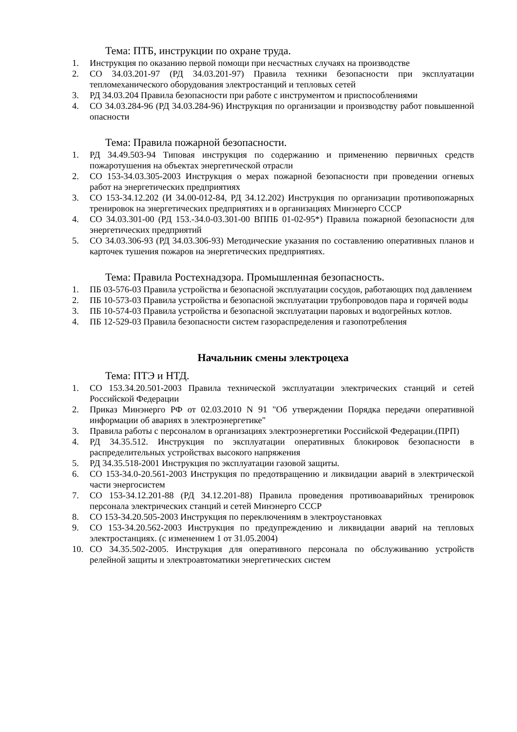Тема: ПТБ, инструкции по охране труда.
1. Инструкция по оказанию первой помощи при несчастных случаях на производстве
2. СО 34.03.201-97 (РД 34.03.201-97) Правила техники безопасности при эксплуатации тепломеханического оборудования электростанций и тепловых сетей
3. РД 34.03.204 Правила безопасности при работе с инструментом и приспособлениями
4. СО 34.03.284-96 (РД 34.03.284-96) Инструкция по организации и производству работ повышенной опасности
Тема: Правила пожарной безопасности.
1. РД 34.49.503-94 Типовая инструкция по содержанию и применению первичных средств пожаротушения на объектах энергетической отрасли
2. СО 153-34.03.305-2003 Инструкция о мерах пожарной безопасности при проведении огневых работ на энергетических предприятиях
3. СО 153-34.12.202 (И 34.00-012-84, РД 34.12.202) Инструкция по организации противопожарных тренировок на энергетических предприятиях и в организациях Минэнерго СССР
4. СО 34.03.301-00 (РД 153.-34.0-03.301-00 ВППБ 01-02-95*) Правила пожарной безопасности для энергетических предприятий
5. СО 34.03.306-93 (РД 34.03.306-93) Методические указания по составлению оперативных планов и карточек тушения пожаров на энергетических предприятиях.
Тема: Правила Ростехнадзора. Промышленная безопасность.
1. ПБ 03-576-03 Правила устройства и безопасной эксплуатации сосудов, работающих под давлением
2. ПБ 10-573-03 Правила устройства и безопасной эксплуатации трубопроводов пара и горячей воды
3. ПБ 10-574-03 Правила устройства и безопасной эксплуатации паровых и водогрейных котлов.
4. ПБ 12-529-03 Правила безопасности систем газораспределения и газопотребления
Начальник смены электроцеха
Тема: ПТЭ и НТД.
1. СО 153.34.20.501-2003 Правила технической эксплуатации электрических станций и сетей Российской Федерации
2. Приказ Минэнерго РФ от 02.03.2010 N 91 "Об утверждении Порядка передачи оперативной информации об авариях в электроэнергетике"
3. Правила работы с персоналом в организациях электроэнергетики Российской Федерации.(ПРП)
4. РД 34.35.512. Инструкция по эксплуатации оперативных блокировок безопасности в распределительных устройствах высокого напряжения
5. РД 34.35.518-2001 Инструкция по эксплуатации газовой защиты.
6. СО 153-34.0-20.561-2003 Инструкция по предотвращению и ликвидации аварий в электрической части энергосистем
7. СО 153-34.12.201-88 (РД 34.12.201-88) Правила проведения противоаварийных тренировок персонала электрических станций и сетей Минэнерго СССР
8. СО 153-34.20.505-2003 Инструкция по переключениям в электроустановках
9. СО 153-34.20.562-2003 Инструкция по предупреждению и ликвидации аварий на тепловых электростанциях. (с изменением 1 от 31.05.2004)
10. СО 34.35.502-2005. Инструкция для оперативного персонала по обслуживанию устройств релейной защиты и электроавтоматики энергетических систем